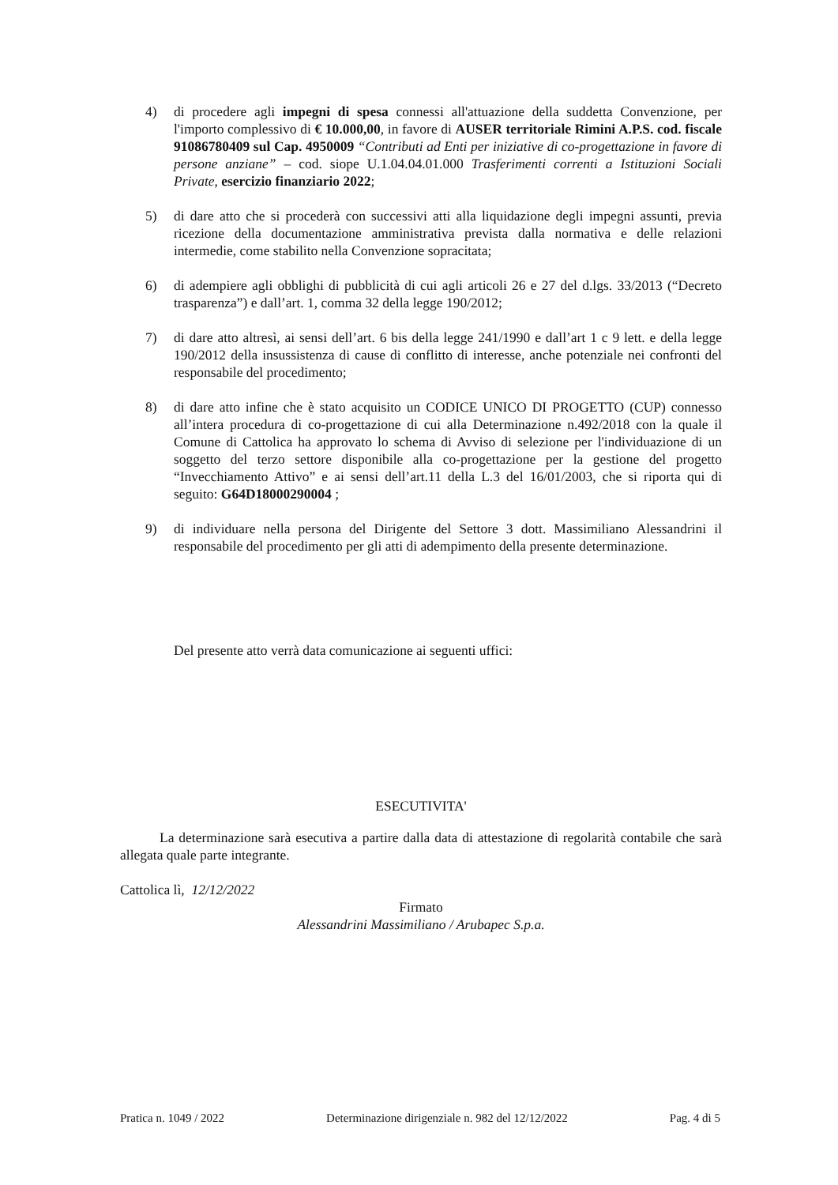4) di procedere agli impegni di spesa connessi all'attuazione della suddetta Convenzione, per l'importo complessivo di € 10.000,00, in favore di AUSER territoriale Rimini A.P.S. cod. fiscale 91086780409 sul Cap. 4950009 “Contributi ad Enti per iniziative di co-progettazione in favore di persone anziane” – cod. siope U.1.04.04.01.000 Trasferimenti correnti a Istituzioni Sociali Private, esercizio finanziario 2022;
5) di dare atto che si procederà con successivi atti alla liquidazione degli impegni assunti, previa ricezione della documentazione amministrativa prevista dalla normativa e delle relazioni intermedie, come stabilito nella Convenzione sopracitata;
6) di adempiere agli obblighi di pubblicità di cui agli articoli 26 e 27 del d.lgs. 33/2013 (“Decreto trasparenza”) e dall’art. 1, comma 32 della legge 190/2012;
7) di dare atto altresì, ai sensi dell’art. 6 bis della legge 241/1990 e dall’art 1 c 9 lett. e della legge 190/2012 della insussistenza di cause di conflitto di interesse, anche potenziale nei confronti del responsabile del procedimento;
8) di dare atto infine che è stato acquisito un CODICE UNICO DI PROGETTO (CUP) connesso all’intera procedura di co-progettazione di cui alla Determinazione n.492/2018 con la quale il Comune di Cattolica ha approvato lo schema di Avviso di selezione per l'individuazione di un soggetto del terzo settore disponibile alla co-progettazione per la gestione del progetto “Invecchiamento Attivo” e ai sensi dell’art.11 della L.3 del 16/01/2003, che si riporta qui di seguito: G64D18000290004 ;
9) di individuare nella persona del Dirigente del Settore 3 dott. Massimiliano Alessandrini il responsabile del procedimento per gli atti di adempimento della presente determinazione.
Del presente atto verrà data comunicazione ai seguenti uffici:
ESECUTIVITA'
La determinazione sarà esecutiva a partire dalla data di attestazione di regolarità contabile che sarà allegata quale parte integrante.
Cattolica lì, 12/12/2022
Firmato
Alessandrini Massimiliano / Arubapec S.p.a.
Pratica n. 1049 / 2022 Determinazione dirigenziale n. 982 del 12/12/2022 Pag. 4 di 5